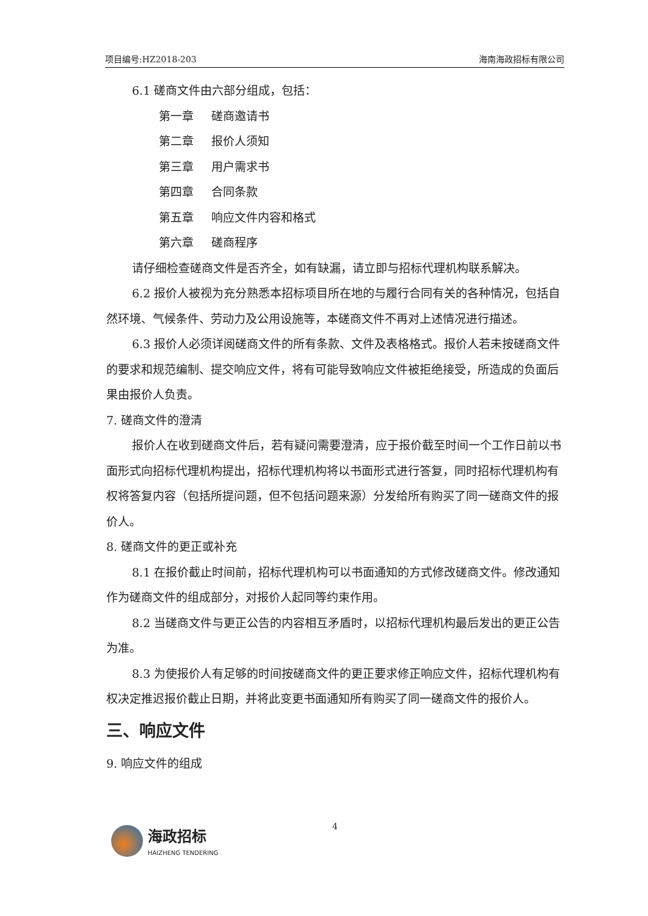项目编号:HZ2018-203 海南海政招标有限公司
6.1 磋商文件由六部分组成，包括：
第一章 磋商邀请书
第二章 报价人须知
第三章 用户需求书
第四章 合同条款
第五章 响应文件内容和格式
第六章 磋商程序
请仔细检查磋商文件是否齐全，如有缺漏，请立即与招标代理机构联系解决。
6.2 报价人被视为充分熟悉本招标项目所在地的与履行合同有关的各种情况，包括自然环境、气候条件、劳动力及公用设施等，本磋商文件不再对上述情况进行描述。
6.3 报价人必须详阅磋商文件的所有条款、文件及表格格式。报价人若未按磋商文件的要求和规范编制、提交响应文件，将有可能导致响应文件被拒绝接受，所造成的负面后果由报价人负责。
7. 磋商文件的澄清
报价人在收到磋商文件后，若有疑问需要澄清，应于报价截至时间一个工作日前以书面形式向招标代理机构提出，招标代理机构将以书面形式进行答复，同时招标代理机构有权将答复内容（包括所提问题，但不包括问题来源）分发给所有购买了同一磋商文件的报价人。
8. 磋商文件的更正或补充
8.1 在报价截止时间前，招标代理机构可以书面通知的方式修改磋商文件。修改通知作为磋商文件的组成部分，对报价人起同等约束作用。
8.2 当磋商文件与更正公告的内容相互矛盾时，以招标代理机构最后发出的更正公告为准。
8.3 为使报价人有足够的时间按磋商文件的更正要求修正响应文件，招标代理机构有权决定推迟报价截止日期，并将此变更书面通知所有购买了同一磋商文件的报价人。
三、响应文件
9. 响应文件的组成
4
海政招标
HAIZHENG TENDERING